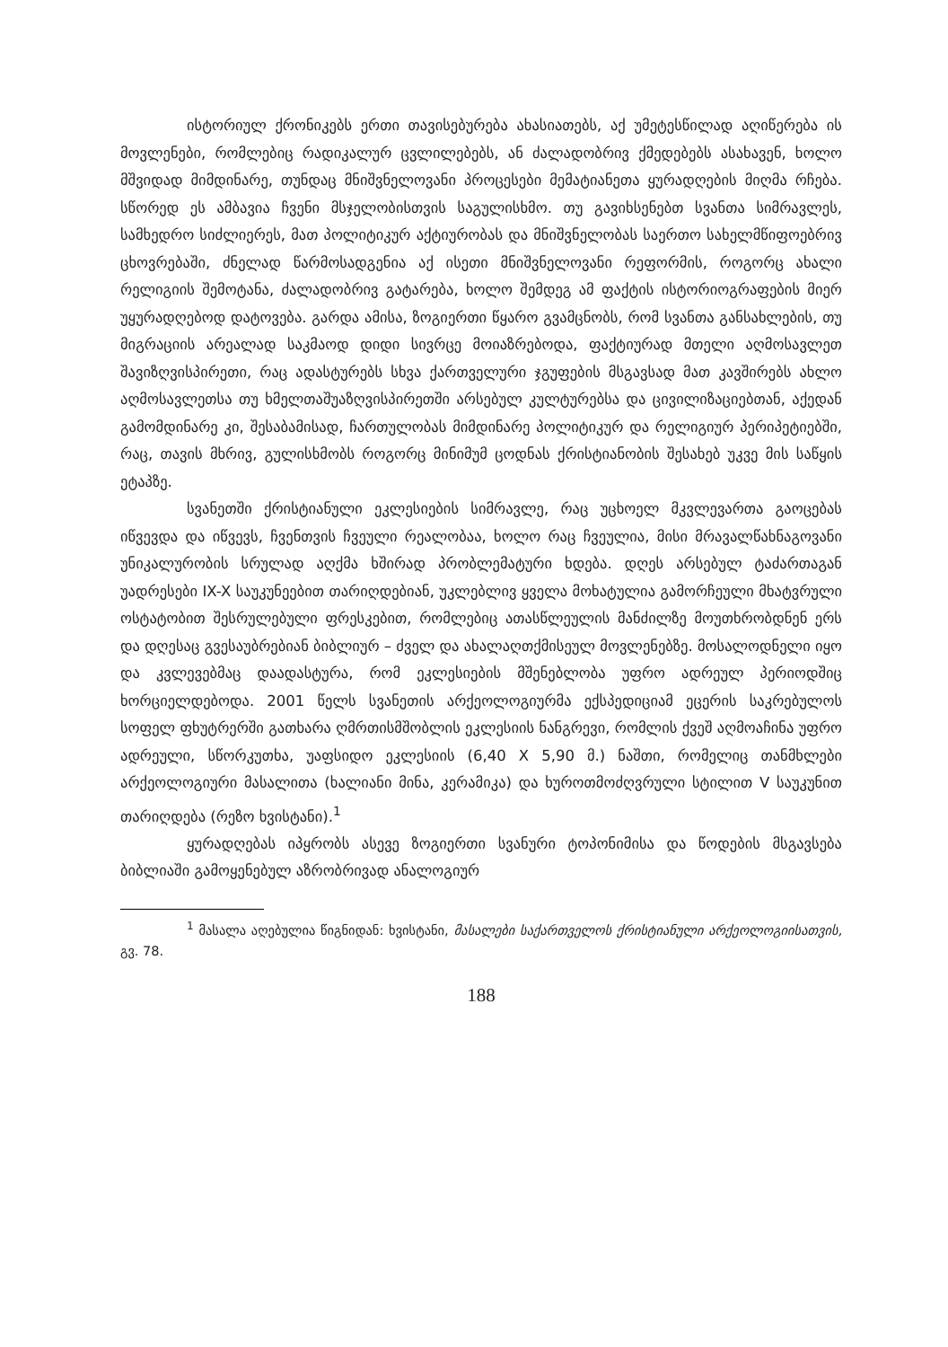ისტორიულ ქრონიკებს ერთი თავისებურება ახასიათებს, აქ უმეტესწილად აღიწერება ის მოვლენები, რომლებიც რადიკალურ ცვლილებებს, ან ძალადობრივ ქმედებებს ასახავენ, ხოლო მშვიდად მიმდინარე, თუნდაც მნიშვნელოვანი პროცესები მემატიანეთა ყურადღების მიღმა რჩება. სწორედ ეს ამბავია ჩვენი მსჯელობისთვის საგულისხმო. თუ გავიხსენებთ სვანთა სიმრავლეს, სამხედრო სიძლიერეს, მათ პოლიტიკურ აქტიურობას და მნიშვნელობას საერთო სახელმწიფოებრივ ცხოვრებაში, ძნელად წარმოსადგენია აქ ისეთი მნიშვნელოვანი რეფორმის, როგორც ახალი რელიგიის შემოტანა, ძალადობრივ გატარება, ხოლო შემდეგ ამ ფაქტის ისტორიოგრაფების მიერ უყურადღებოდ დატოვება. გარდა ამისა, ზოგიერთი წყარო გვამცნობს, რომ სვანთა განსახლების, თუ მიგრაციის არეალად საკმაოდ დიდი სივრცე მოიაზრებოდა, ფაქტიურად მთელი აღმოსავლეთ შავიზღვისპირეთი, რაც ადასტურებს სხვა ქართველური ჯგუფების მსგავსად მათ კავშირებს ახლო აღმოსავლეთსა თუ ხმელთაშუაზღვისპირეთში არსებულ კულტურებსა და ცივილიზაციებთან, აქედან გამომდინარე კი, შესაბამისად, ჩართულობას მიმდინარე პოლიტიკურ და რელიგიურ პერიპეტიებში, რაც, თავის მხრივ, გულისხმობს როგორც მინიმუმ ცოდნას ქრისტიანობის შესახებ უკვე მის საწყის ეტაპზე.
სვანეთში ქრისტიანული ეკლესიების სიმრავლე, რაც უცხოელ მკვლევართა გაოცებას იწვევდა და იწვევს, ჩვენთვის ჩვეული რეალობაა, ხოლო რაც ჩვეულია, მისი მრავალწახნაგოვანი უნიკალურობის სრულად აღქმა ხშირად პრობლემატური ხდება. დღეს არსებულ ტაძართაგან უადრესები IX-X საუკუნეებით თარიღდებიან, უკლებლივ ყველა მოხატულია გამორჩეული მხატვრული ოსტატობით შესრულებული ფრესკებით, რომლებიც ათასწლეულის მანძილზე მოუთხრობდნენ ერს და დღესაც გვესაუბრებიან ბიბლიურ – ძველ და ახალაღთქმისეულ მოვლენებზე. მოსალოდნელი იყო და კვლევებმაც დაადასტურა, რომ ეკლესიების მშენებლობა უფრო ადრეულ პერიოდშიც ხორციელდებოდა. 2001 წელს სვანეთის არქეოლოგიურმა ექსპედიციამ ეცერის საკრებულოს სოფელ ფხუტრერში გათხარა ღმრთისმშობლის ეკლესიის ნანგრევი, რომლის ქვეშ აღმოაჩინა უფრო ადრეული, სწორკუთხა, უაფსიდო ეკლესიის (6,40 X 5,90 მ.) ნაშთი, რომელიც თანმხლები არქეოლოგიური მასალითა (ხალიანი მინა, კერამიკა) და ხუროთმოძღვრული სტილით V საუკუნით თარიღდება (რეზო ხვისტანი).<sup>1</sup>
ყურადღებას იპყრობს ასევე ზოგიერთი სვანური ტოპონიმისა და წოდების მსგავსება ბიბლიაში გამოყენებულ აზრობრივად ანალოგიურ
<sup>1</sup> მასალა აღებულია წიგნიდან: ხვისტანი, მასალები საქართველოს ქრისტიანული არქეოლოგიისათვის, გვ. 78.
188